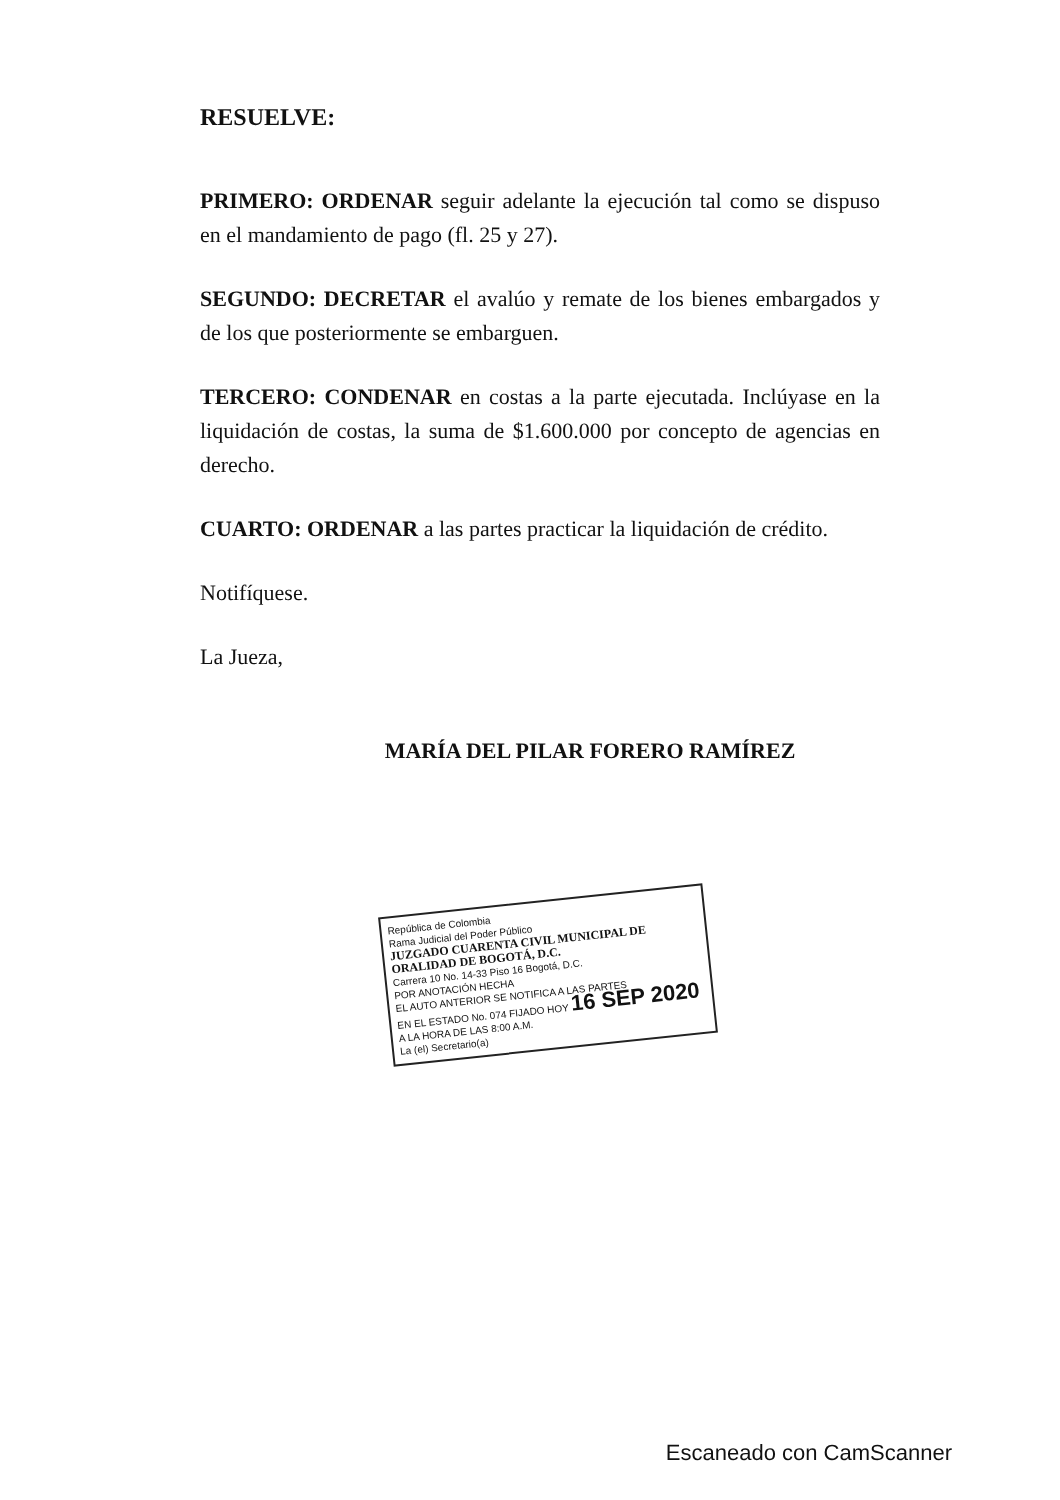RESUELVE:
PRIMERO: ORDENAR seguir adelante la ejecución tal como se dispuso en el mandamiento de pago (fl. 25 y 27).
SEGUNDO: DECRETAR el avalúo y remate de los bienes embargados y de los que posteriormente se embarguen.
TERCERO: CONDENAR en costas a la parte ejecutada. Inclúyase en la liquidación de costas, la suma de $1.600.000 por concepto de agencias en derecho.
CUARTO: ORDENAR a las partes practicar la liquidación de crédito.
Notifíquese.
La Jueza,
MARÍA DEL PILAR FORERO RAMÍREZ
República de Colombia
Rama Judicial del Poder Público
JUZGADO CUARENTA CIVIL MUNICIPAL DE ORALIDAD DE BOGOTÁ, D.C.
Carrera 10 No. 14-33 Piso 16 Bogotá, D.C.
POR ANOTACIÓN HECHA
EL AUTO ANTERIOR SE NOTIFICA A LAS PARTES
EN EL ESTADO No. 074 FIJADO HOY 16 SEP 2020
A LA HORA DE LAS 8:00 A.M.
La (el) Secretario(a)
Escaneado con CamScanner